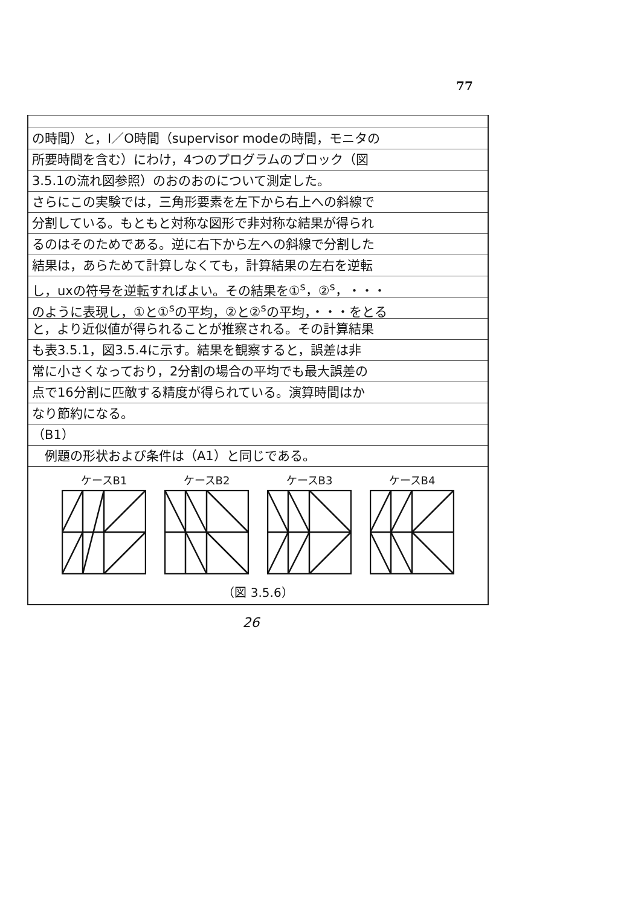77
の時間）と，I／O時間（supervisor modeの時間，モニタの
所要時間を含む）にわけ，4つのプログラムのブロック（図
3.5.1の流れ図参照）のおのおのについて測定した。
さらにこの実験では，三角形要素を左下から右上への斜線で
分割している。もともと対称な図形で非対称な結果が得られ
るのはそのためである。逆に右下から左への斜線で分割した
結果は，あらためて計算しなくても，計算結果の左右を逆転
し，uxの符号を逆転すればよい。その結果を①<sup>s</sup>，②<sup>s</sup>，・・・
のように表現し，①と①<sup>s</sup>の平均，②と②<sup>s</sup>の平均，・・・をとる
と，より近似値が得られることが推察される。その計算結果
も表3.5.1，図3.5.4に示す。結果を観察すると，誤差は非
常に小さくなっており，2分割の場合の平均でも最大誤差の
点で16分割に匹敵する精度が得られている。演算時間はか
なり節約になる。
（B1）
　例題の形状および条件は（A1）と同じである。
ケースB1 ケースB2 ケースB3 ケースB4
（図 3.5.6）
26